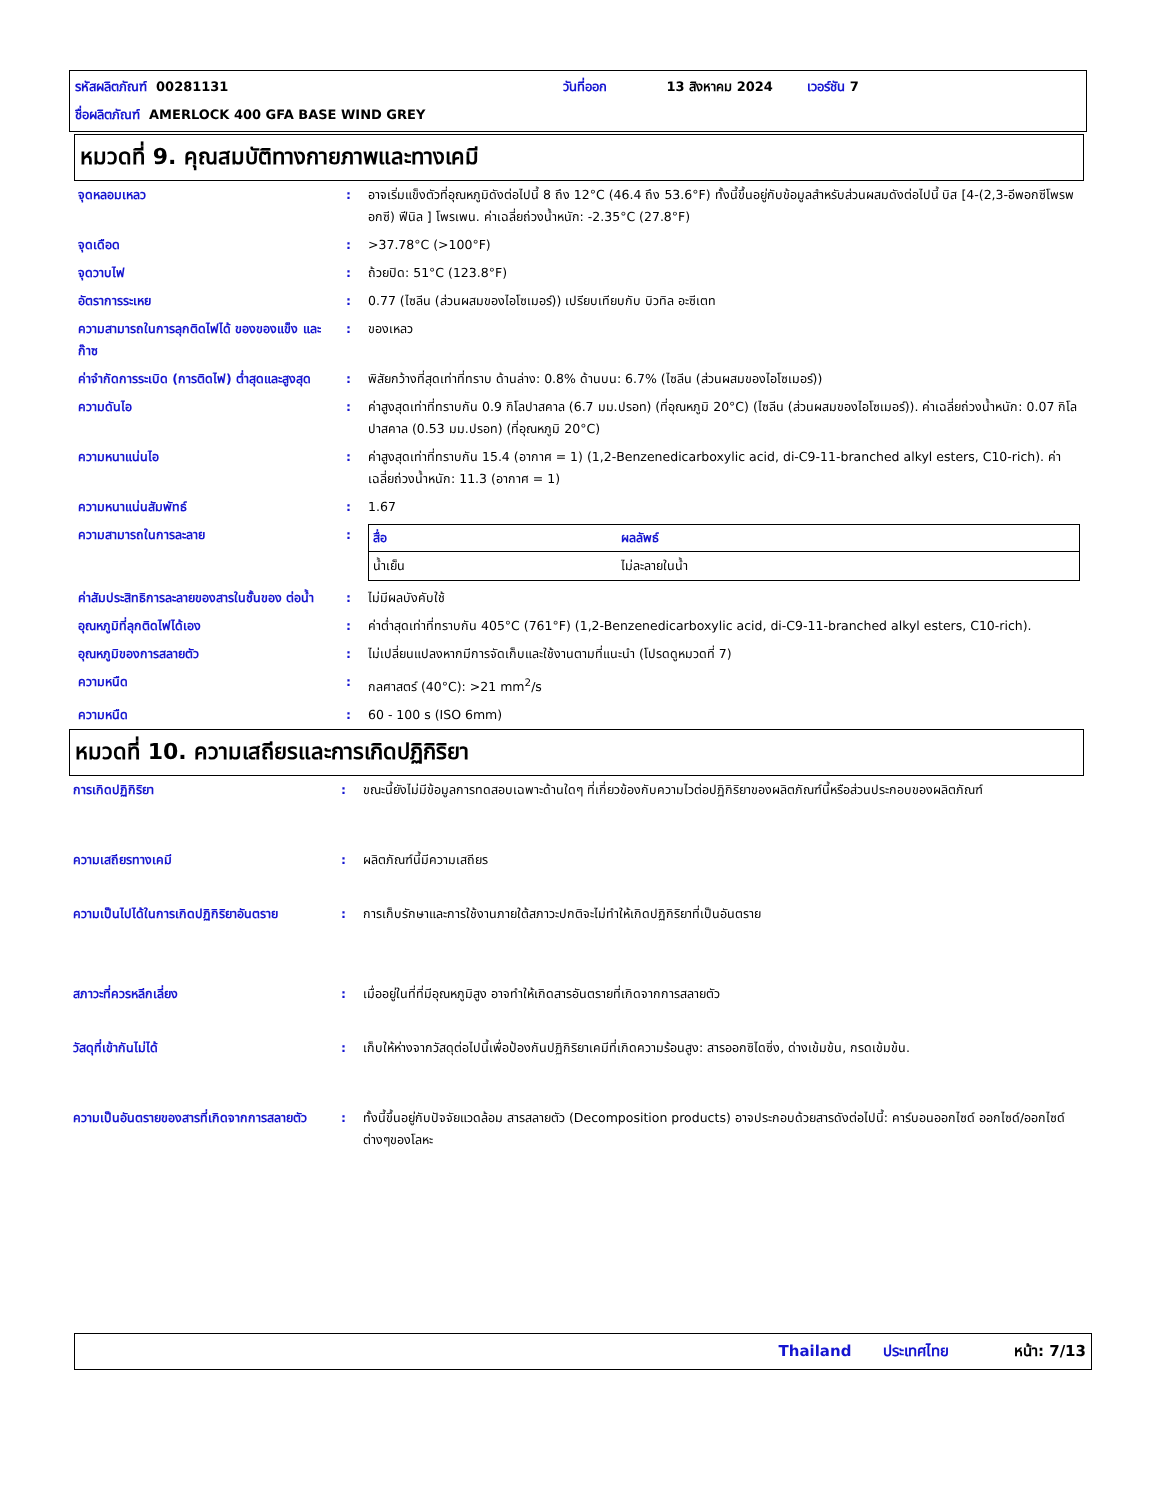รหัสผลิตภัณฑ์ 00281131 วันที่ออก 13 สิงหาคม 2024 เวอร์ชัน 7
ชื่อผลิตภัณฑ์ AMERLOCK 400 GFA BASE WIND GREY
หมวดที่ 9. คุณสมบัติทางกายภาพและทางเคมี
| จุดหลอมเหลว | : | อาจเริ่มแข็งตัวที่อุณหภูมิดังต่อไปนี้ 8 ถึง 12°C (46.4 ถึง 53.6°F) ทั้งนี้ขึ้นอยู่กับข้อมูลสำหรับส่วนผสมดังต่อไปนี้ บิส [4-(2,3-อีพอกซีโพรพอกซี) ฟีนิล ] โพรเพน. ค่าเฉลี่ยถ่วงน้ำหนัก: -2.35°C (27.8°F) |
| จุดเดือด | : | >37.78°C (>100°F) |
| จุดวาบไฟ | : | ถ้วยปิด: 51°C (123.8°F) |
| อัตราการระเหย | : | 0.77 (ไซลีน (ส่วนผสมของไอโซเมอร์)) เปรียบเทียบกับ บิวทิล อะซีเตท |
| ความสามารถในการลุกติดไฟได้ ของของแข็ง และก๊าซ | : | ของเหลว |
| ค่าจำกัดการระเบิด (การติดไฟ) ต่ำสุดและสูงสุด | : | พิสัยกว้างที่สุดเท่าที่ทราบ ด้านล่าง: 0.8% ด้านบน: 6.7% (ไซลีน (ส่วนผสมของไอโซเมอร์)) |
| ความดันไอ | : | ค่าสูงสุดเท่าที่ทราบกัน 0.9 กิโลปาสคาล (6.7 มม.ปรอท) (ที่อุณหภูมิ 20°C) (ไซลีน (ส่วนผสมของไอโซเมอร์)). ค่าเฉลี่ยถ่วงน้ำหนัก: 0.07 กิโลปาสคาล (0.53 มม.ปรอท) (ที่อุณหภูมิ 20°C) |
| ความหนาแน่นไอ | : | ค่าสูงสุดเท่าที่ทราบกัน 15.4 (อากาศ = 1) (1,2-Benzenedicarboxylic acid, di-C9-11-branched alkyl esters, C10-rich). ค่าเฉลี่ยถ่วงน้ำหนัก: 11.3 (อากาศ = 1) |
| ความหนาแน่นสัมพัทธ์ | : | 1.67 |
| ความสามารถในการละลาย | : | / สื่อ / ผลลัพธ์ / / --- / --- / / น้ำเย็น / ไม่ละลายในน้ำ / |
| ค่าสัมประสิทธิการละลายของสารในชั้นของ ต่อน้ำ | : | ไม่มีผลบังคับใช้ |
| อุณหภูมิที่ลุกติดไฟได้เอง | : | ค่าต่ำสุดเท่าที่ทราบกัน 405°C (761°F) (1,2-Benzenedicarboxylic acid, di-C9-11-branched alkyl esters, C10-rich). |
| อุณหภูมิของการสลายตัว | : | ไม่เปลี่ยนแปลงหากมีการจัดเก็บและใช้งานตามที่แนะนำ (โปรดดูหมวดที่ 7) |
| ความหนืด | : | กลศาสตร์ (40°C): >21 mm<sup>2</sup>/s |
| ความหนืด | : | 60 - 100 s (ISO 6mm) |
หมวดที่ 10. ความเสถียรและการเกิดปฏิกิริยา
| การเกิดปฏิกิริยา | : | ขณะนี้ยังไม่มีข้อมูลการทดสอบเฉพาะด้านใดๆ ที่เกี่ยวข้องกับความไวต่อปฏิกิริยาของผลิตภัณฑ์นี้หรือส่วนประกอบของผลิตภัณฑ์ |
| ความเสถียรทางเคมี | : | ผลิตภัณฑ์นี้มีความเสถียร |
| ความเป็นไปได้ในการเกิดปฏิกิริยาอันตราย | : | การเก็บรักษาและการใช้งานภายใต้สภาวะปกติจะไม่ทำให้เกิดปฏิกิริยาที่เป็นอันตราย |
| สภาวะที่ควรหลีกเลี่ยง | : | เมื่ออยู่ในที่ที่มีอุณหภูมิสูง อาจทำให้เกิดสารอันตรายที่เกิดจากการสลายตัว |
| วัสดุที่เข้ากันไม่ได้ | : | เก็บให้ห่างจากวัสดุต่อไปนี้เพื่อป้องกันปฏิกิริยาเคมีที่เกิดความร้อนสูง: สารออกซิไดซิ่ง, ด่างเข้มข้น, กรดเข้มข้น. |
| ความเป็นอันตรายของสารที่เกิดจากการสลายตัว | : | ทั้งนี้ขึ้นอยู่กับปัจจัยแวดล้อม สารสลายตัว (Decomposition products) อาจประกอบด้วยสารดังต่อไปนี้: คาร์บอนออกไซด์ ออกไซด์/ออกไซด์ต่างๆของโลหะ |
Thailand ประเทศไทย หน้า: 7/13